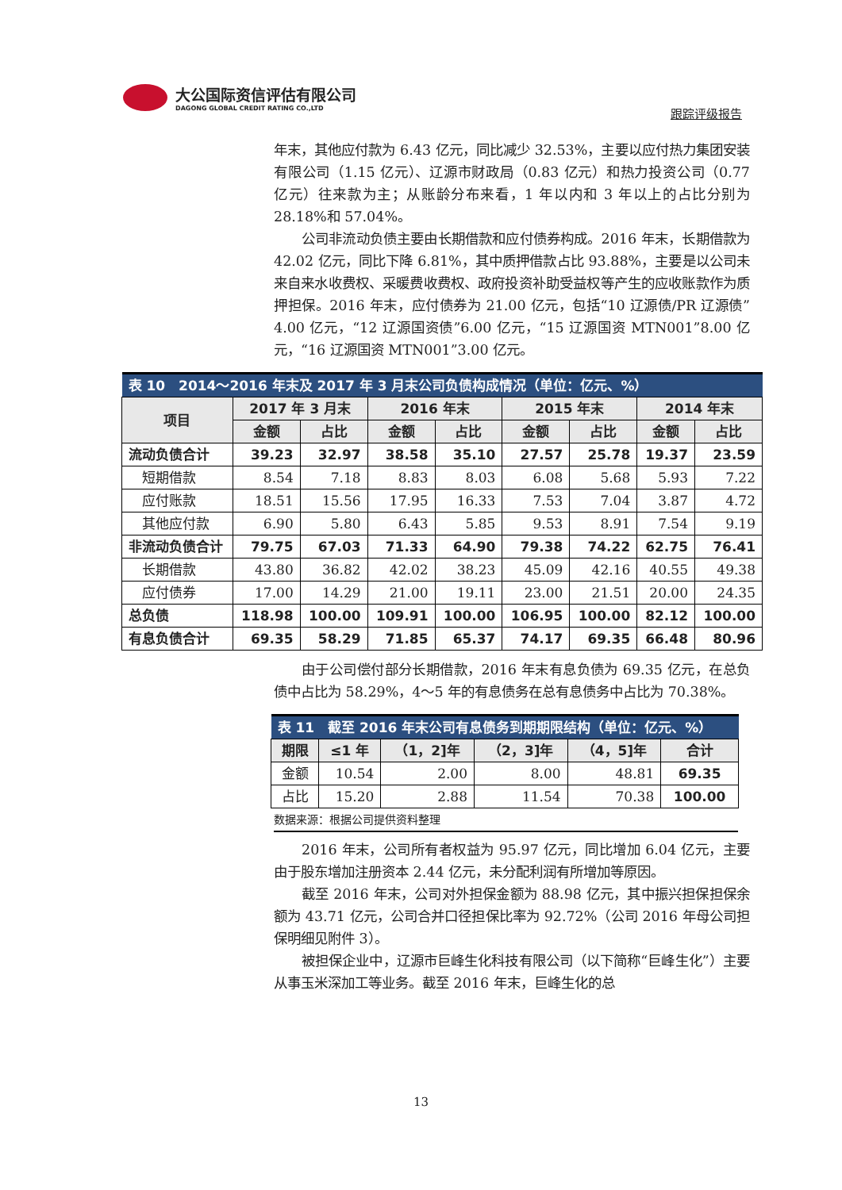大公国际资信评估有限公司
DAGONG GLOBAL CREDIT RATING CO.,LTD
跟踪评级报告
年末，其他应付款为 6.43 亿元，同比减少 32.53%，主要以应付热力集团安装有限公司（1.15 亿元）、辽源市财政局（0.83 亿元）和热力投资公司（0.77 亿元）往来款为主；从账龄分布来看，1 年以内和 3 年以上的占比分别为 28.18%和 57.04%。
公司非流动负债主要由长期借款和应付债券构成。2016 年末，长期借款为 42.02 亿元，同比下降 6.81%，其中质押借款占比 93.88%，主要是以公司未来自来水收费权、采暖费收费权、政府投资补助受益权等产生的应收账款作为质押担保。2016 年末，应付债券为 21.00 亿元，包括“10 辽源债/PR 辽源债”4.00 亿元，“12 辽源国资债”6.00 亿元，“15 辽源国资 MTN001”8.00 亿元，“16 辽源国资 MTN001”3.00 亿元。
| 表 10 2014～2016 年末及 2017 年 3 月末公司负债构成情况（单位：亿元、%） | | | | | | | | |
| 项目 | 2017 年 3 月末 | | 2016 年末 | | 2015 年末 | | 2014 年末 | |
| | 金额 | 占比 | 金额 | 占比 | 金额 | 占比 | 金额 | 占比 |
| 流动负债合计 | 39.23 | 32.97 | 38.58 | 35.10 | 27.57 | 25.78 | 19.37 | 23.59 |
| 短期借款 | 8.54 | 7.18 | 8.83 | 8.03 | 6.08 | 5.68 | 5.93 | 7.22 |
| 应付账款 | 18.51 | 15.56 | 17.95 | 16.33 | 7.53 | 7.04 | 3.87 | 4.72 |
| 其他应付款 | 6.90 | 5.80 | 6.43 | 5.85 | 9.53 | 8.91 | 7.54 | 9.19 |
| 非流动负债合计 | 79.75 | 67.03 | 71.33 | 64.90 | 79.38 | 74.22 | 62.75 | 76.41 |
| 长期借款 | 43.80 | 36.82 | 42.02 | 38.23 | 45.09 | 42.16 | 40.55 | 49.38 |
| 应付债券 | 17.00 | 14.29 | 21.00 | 19.11 | 23.00 | 21.51 | 20.00 | 24.35 |
| 总负债 | 118.98 | 100.00 | 109.91 | 100.00 | 106.95 | 100.00 | 82.12 | 100.00 |
| 有息负债合计 | 69.35 | 58.29 | 71.85 | 65.37 | 74.17 | 69.35 | 66.48 | 80.96 |
由于公司偿付部分长期借款，2016 年末有息负债为 69.35 亿元，在总负债中占比为 58.29%，4～5 年的有息债务在总有息债务中占比为 70.38%。
| 表 11 截至 2016 年末公司有息债务到期期限结构（单位：亿元、%） | | | | | |
| 期限 | ≤1 年 | （1，2]年 | （2，3]年 | （4，5]年 | 合计 |
| 金额 | 10.54 | 2.00 | 8.00 | 48.81 | 69.35 |
| 占比 | 15.20 | 2.88 | 11.54 | 70.38 | 100.00 |
数据来源：根据公司提供资料整理
2016 年末，公司所有者权益为 95.97 亿元，同比增加 6.04 亿元，主要由于股东增加注册资本 2.44 亿元，未分配利润有所增加等原因。
截至 2016 年末，公司对外担保金额为 88.98 亿元，其中振兴担保担保余额为 43.71 亿元，公司合并口径担保比率为 92.72%（公司 2016 年母公司担保明细见附件 3）。
被担保企业中，辽源市巨峰生化科技有限公司（以下简称“巨峰生化”）主要从事玉米深加工等业务。截至 2016 年末，巨峰生化的总
13